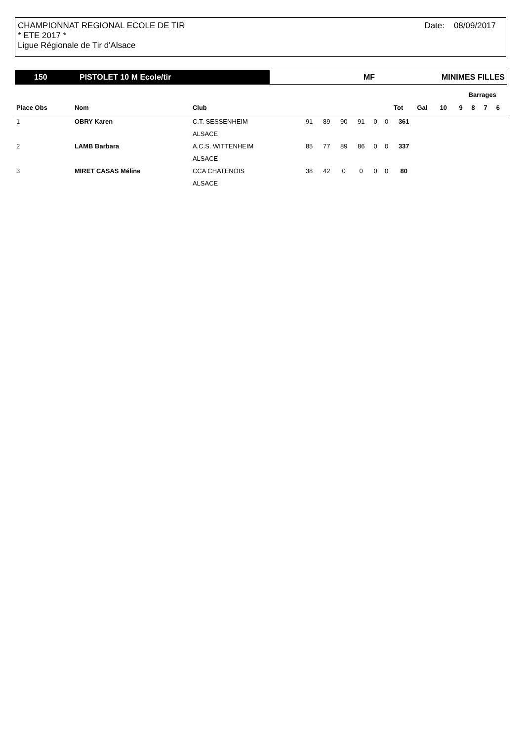CHAMPIONNAT REGIONAL ECOLE DE TIR
* ETE 2017 *
Ligue Régionale de Tir d'Alsace
Date: 08/09/2017
150 PISTOLET 10 M Ecole/tir
MF MINIMES FILLES
| | | | | | | | | | | | Barrages | | | | |
| --- | --- | --- | --- | --- | --- | --- | --- | --- | --- | --- | --- | --- | --- | --- | --- |
| Place Obs | Nom | Club | | | | | | | Tot | Gal | 10 | 9 | 8 | 7 | 6 |
| 1 | OBRY Karen | C.T. SESSENHEIM | 91 | 89 | 90 | 91 | 0 | 0 | 361 | | | | | | |
| | | ALSACE | | | | | | | | | | | | | |
| 2 | LAMB Barbara | A.C.S. WITTENHEIM | 85 | 77 | 89 | 86 | 0 | 0 | 337 | | | | | | |
| | | ALSACE | | | | | | | | | | | | | |
| 3 | MIRET CASAS Méline | CCA CHATENOIS | 38 | 42 | 0 | 0 | 0 | 0 | 80 | | | | | | |
| | | ALSACE | | | | | | | | | | | | | |